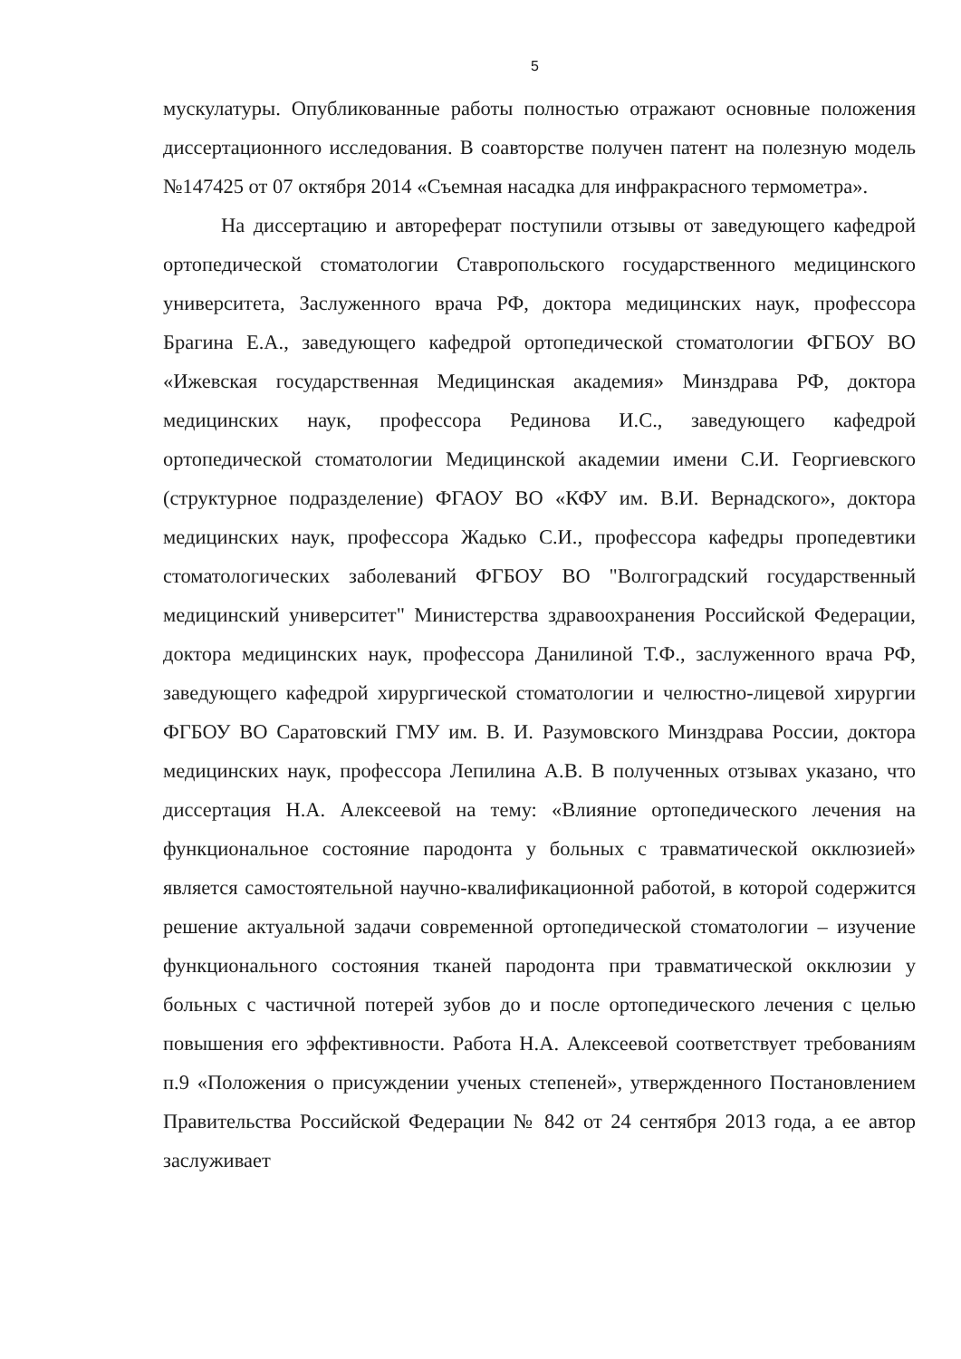5
мускулатуры. Опубликованные работы полностью отражают основные положения диссертационного исследования. В соавторстве получен патент на полезную модель №147425 от 07 октября 2014 «Съемная насадка для инфракрасного термометра».
На диссертацию и автореферат поступили отзывы от заведующего кафедрой ортопедической стоматологии Ставропольского государственного медицинского университета, Заслуженного врача РФ, доктора медицинских наук, профессора Брагина Е.А., заведующего кафедрой ортопедической стоматологии ФГБОУ ВО «Ижевская государственная Медицинская академия» Минздрава РФ, доктора медицинских наук, профессора Рединова И.С., заведующего кафедрой ортопедической стоматологии Медицинской академии имени С.И. Георгиевского (структурное подразделение) ФГАОУ ВО «КФУ им. В.И. Вернадского», доктора медицинских наук, профессора Жадько С.И., профессора кафедры пропедевтики стоматологических заболеваний ФГБОУ ВО "Волгоградский государственный медицинский университет" Министерства здравоохранения Российской Федерации, доктора медицинских наук, профессора Данилиной Т.Ф., заслуженного врача РФ, заведующего кафедрой хирургической стоматологии и челюстно-лицевой хирургии ФГБОУ ВО Саратовский ГМУ им. В. И. Разумовского Минздрава России, доктора медицинских наук, профессора Лепилина А.В. В полученных отзывах указано, что диссертация Н.А. Алексеевой на тему: «Влияние ортопедического лечения на функциональное состояние пародонта у больных с травматической окклюзией» является самостоятельной научно-квалификационной работой, в которой содержится решение актуальной задачи современной ортопедической стоматологии – изучение функционального состояния тканей пародонта при травматической окклюзии у больных с частичной потерей зубов до и после ортопедического лечения с целью повышения его эффективности. Работа Н.А. Алексеевой соответствует требованиям п.9 «Положения о присуждении ученых степеней», утвержденного Постановлением Правительства Российской Федерации № 842 от 24 сентября 2013 года, а ее автор заслуживает